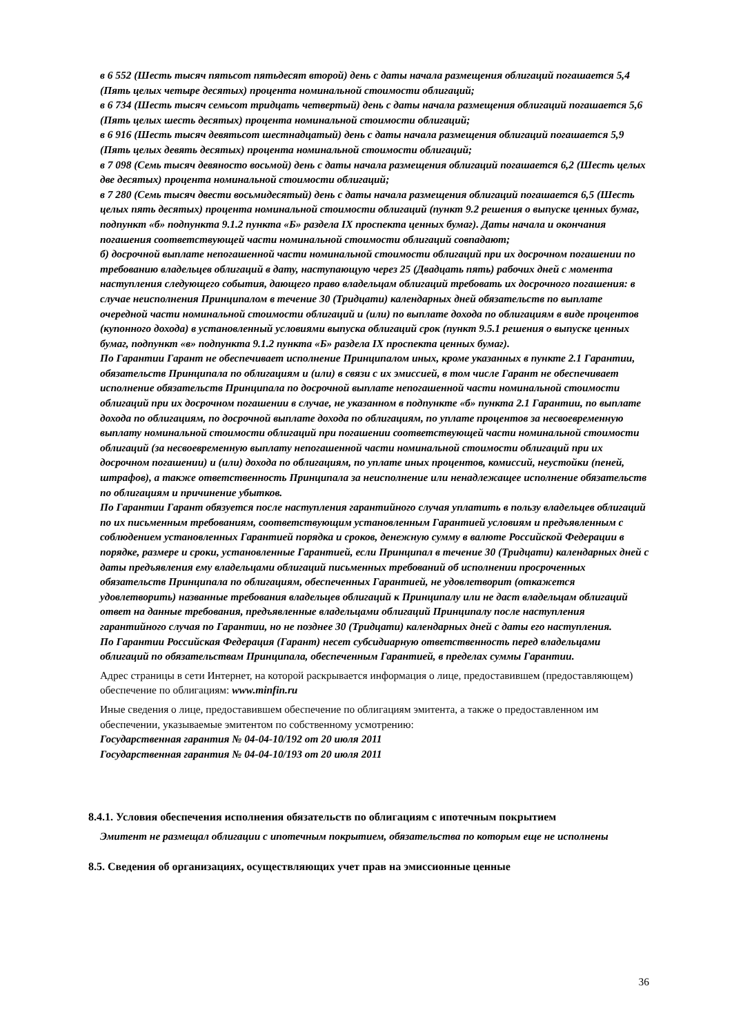в 6 552 (Шесть тысяч пятьсот пятьдесят второй) день с даты начала размещения облигаций погашается 5,4 (Пять целых четыре десятых) процента номинальной стоимости облигаций;
в 6 734 (Шесть тысяч семьсот тридцать четвертый) день с даты начала размещения облигаций погашается 5,6 (Пять целых шесть десятых) процента номинальной стоимости облигаций;
в 6 916 (Шесть тысяч девятьсот шестнадцатый) день с даты начала размещения облигаций погашается 5,9 (Пять целых девять десятых) процента номинальной стоимости облигаций;
в 7 098 (Семь тысяч девяносто восьмой) день с даты начала размещения облигаций погашается 6,2 (Шесть целых две десятых) процента номинальной стоимости облигаций;
в 7 280 (Семь тысяч двести восьмидесятый) день с даты начала размещения облигаций погашается 6,5 (Шесть целых пять десятых) процента номинальной стоимости облигаций (пункт 9.2 решения о выпуске ценных бумаг, подпункт «б» подпункта 9.1.2 пункта «Б» раздела IX проспекта ценных бумаг). Даты начала и окончания погашения соответствующей части номинальной стоимости облигаций совпадают;
б) досрочной выплате непогашенной части номинальной стоимости облигаций при их досрочном погашении по требованию владельцев облигаций в дату, наступающую через 25 (Двадцать пять) рабочих дней с момента наступления следующего события, дающего право владельцам облигаций требовать их досрочного погашения: в случае неисполнения Принципалом в течение 30 (Тридцати) календарных дней обязательств по выплате очередной части номинальной стоимости облигаций и (или) по выплате дохода по облигациям в виде процентов (купонного дохода) в установленный условиями выпуска облигаций срок (пункт 9.5.1 решения о выпуске ценных бумаг, подпункт «в» подпункта 9.1.2 пункта «Б» раздела IX проспекта ценных бумаг).
По Гарантии Гарант не обеспечивает исполнение Принципалом иных, кроме указанных в пункте 2.1 Гарантии, обязательств Принципала по облигациям и (или) в связи с их эмиссией, в том числе Гарант не обеспечивает исполнение обязательств Принципала по досрочной выплате непогашенной части номинальной стоимости облигаций при их досрочном погашении в случае, не указанном в подпункте «б» пункта 2.1 Гарантии, по выплате дохода по облигациям, по досрочной выплате дохода по облигациям, по уплате процентов за несвоевременную выплату номинальной стоимости облигаций при погашении соответствующей части номинальной стоимости облигаций (за несвоевременную выплату непогашенной части номинальной стоимости облигаций при их досрочном погашении) и (или) дохода по облигациям, по уплате иных процентов, комиссий, неустойки (пеней, штрафов), а также ответственность Принципала за неисполнение или ненадлежащее исполнение обязательств по облигациям и причинение убытков.
По Гарантии Гарант обязуется после наступления гарантийного случая уплатить в пользу владельцев облигаций по их письменным требованиям, соответствующим установленным Гарантией условиям и предъявленным с соблюдением установленных Гарантией порядка и сроков, денежную сумму в валюте Российской Федерации в порядке, размере и сроки, установленные Гарантией, если Принципал в течение 30 (Тридцати) календарных дней с даты предъявления ему владельцами облигаций письменных требований об исполнении просроченных обязательств Принципала по облигациям, обеспеченных Гарантией, не удовлетворит (откажется удовлетворить) названные требования владельцев облигаций к Принципалу или не даст владельцам облигаций ответ на данные требования, предъявленные владельцами облигаций Принципалу после наступления гарантийного случая по Гарантии, но не позднее 30 (Тридцати) календарных дней с даты его наступления.
По Гарантии Российская Федерация (Гарант) несет субсидиарную ответственность перед владельцами облигаций по обязательствам Принципала, обеспеченным Гарантией, в пределах суммы Гарантии.
Адрес страницы в сети Интернет, на которой раскрывается информация о лице, предоставившем (предоставляющем) обеспечение по облигациям: www.minfin.ru
Иные сведения о лице, предоставившем обеспечение по облигациям эмитента, а также о предоставленном им обеспечении, указываемые эмитентом по собственному усмотрению:
Государственная гарантия № 04-04-10/192 от 20 июля 2011
Государственная гарантия № 04-04-10/193 от 20 июля 2011
8.4.1. Условия обеспечения исполнения обязательств по облигациям с ипотечным покрытием
Эмитент не размещал облигации с ипотечным покрытием, обязательства по которым еще не исполнены
8.5. Сведения об организациях, осуществляющих учет прав на эмиссионные ценные
36